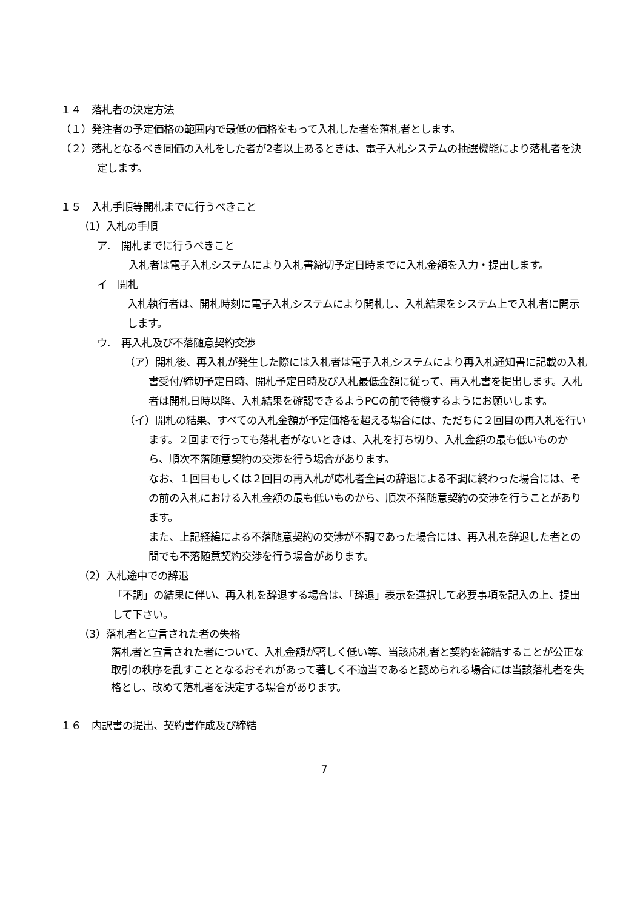１４　落札者の決定方法
（１）発注者の予定価格の範囲内で最低の価格をもって入札した者を落札者とします。
（２）落札となるべき同価の入札をした者が2者以上あるときは、電子入札システムの抽選機能により落札者を決定します。
１５　入札手順等開札までに行うべきこと
（1）入札の手順
ア.　開札までに行うべきこと
入札者は電子入札システムにより入札書締切予定日時までに入札金額を入力・提出します。
イ　開札
入札執行者は、開札時刻に電子入札システムにより開札し、入札結果をシステム上で入札者に開示します。
ウ.　再入札及び不落随意契約交渉
（ア）開札後、再入札が発生した際には入札者は電子入札システムにより再入札通知書に記載の入札書受付/締切予定日時、開札予定日時及び入札最低金額に従って、再入札書を提出します。入札者は開札日時以降、入札結果を確認できるようPCの前で待機するようにお願いします。
（イ）開札の結果、すべての入札金額が予定価格を超える場合には、ただちに２回目の再入札を行います。２回まで行っても落札者がないときは、入札を打ち切り、入札金額の最も低いものから、順次不落随意契約の交渉を行う場合があります。
なお、１回目もしくは２回目の再入札が応札者全員の辞退による不調に終わった場合には、その前の入札における入札金額の最も低いものから、順次不落随意契約の交渉を行うことがあります。
また、上記経緯による不落随意契約の交渉が不調であった場合には、再入札を辞退した者との間でも不落随意契約交渉を行う場合があります。
（2）入札途中での辞退
「不調」の結果に伴い、再入札を辞退する場合は、「辞退」表示を選択して必要事項を記入の上、提出して下さい。
（3）落札者と宣言された者の失格
落札者と宣言された者について、入札金額が著しく低い等、当該応札者と契約を締結することが公正な取引の秩序を乱すこととなるおそれがあって著しく不適当であると認められる場合には当該落札者を失格とし、改めて落札者を決定する場合があります。
１６　内訳書の提出、契約書作成及び締結
7